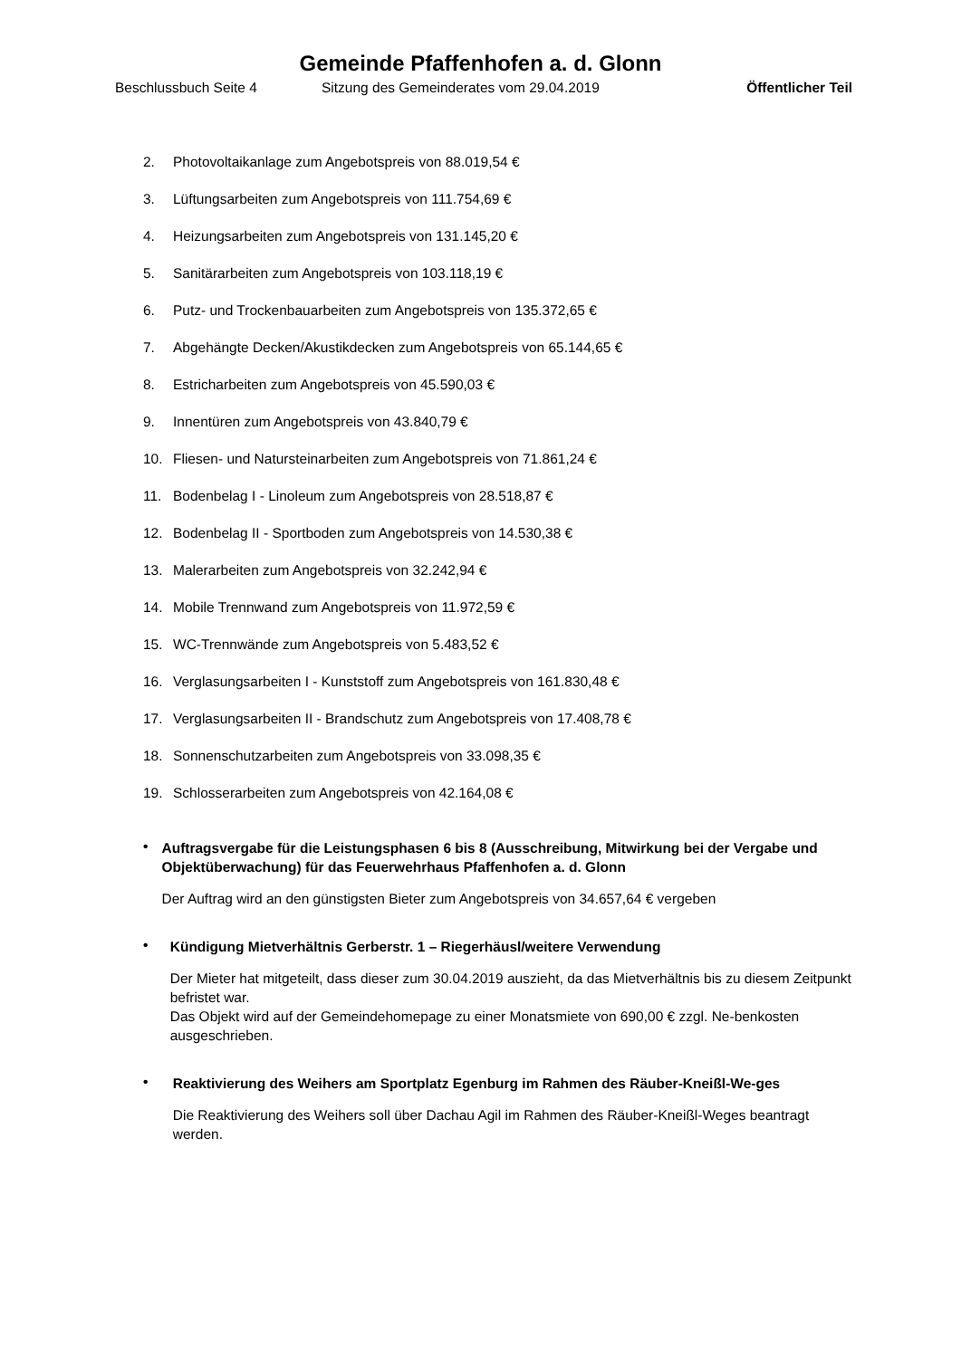Gemeinde Pfaffenhofen a. d. Glonn
Beschlussbuch Seite 4 Sitzung des Gemeinderates vom 29.04.2019 Öffentlicher Teil
2. Photovoltaikanlage zum Angebotspreis von 88.019,54 €
3. Lüftungsarbeiten zum Angebotspreis von 111.754,69 €
4. Heizungsarbeiten zum Angebotspreis von 131.145,20 €
5. Sanitärarbeiten zum Angebotspreis von 103.118,19 €
6. Putz- und Trockenbauarbeiten zum Angebotspreis von 135.372,65 €
7. Abgehängte Decken/Akustikdecken zum Angebotspreis von 65.144,65 €
8. Estricharbeiten zum Angebotspreis von 45.590,03 €
9. Innentüren zum Angebotspreis von 43.840,79 €
10. Fliesen- und Natursteinarbeiten zum Angebotspreis von 71.861,24 €
11. Bodenbelag I - Linoleum zum Angebotspreis von 28.518,87 €
12. Bodenbelag II - Sportboden zum Angebotspreis von 14.530,38 €
13. Malerarbeiten zum Angebotspreis von 32.242,94 €
14. Mobile Trennwand zum Angebotspreis von 11.972,59 €
15. WC-Trennwände zum Angebotspreis von 5.483,52 €
16. Verglasungsarbeiten I - Kunststoff zum Angebotspreis von 161.830,48 €
17. Verglasungsarbeiten II - Brandschutz zum Angebotspreis von 17.408,78 €
18. Sonnenschutzarbeiten zum Angebotspreis von 33.098,35 €
19. Schlosserarbeiten zum Angebotspreis von 42.164,08 €
•
Auftragsvergabe für die Leistungsphasen 6 bis 8 (Ausschreibung, Mitwirkung bei der Vergabe und Objektüberwachung) für das Feuerwehrhaus Pfaffenhofen a. d. Glonn
Der Auftrag wird an den günstigsten Bieter zum Angebotspreis von 34.657,64 € vergeben
•
Kündigung Mietverhältnis Gerberstr. 1 – Riegerhäusl/weitere Verwendung
Der Mieter hat mitgeteilt, dass dieser zum 30.04.2019 auszieht, da das Mietverhältnis bis zu diesem Zeitpunkt befristet war.
Das Objekt wird auf der Gemeindehomepage zu einer Monatsmiete von 690,00 € zzgl. Ne-benkosten ausgeschrieben.
•
Reaktivierung des Weihers am Sportplatz Egenburg im Rahmen des Räuber-Kneißl-We-ges
Die Reaktivierung des Weihers soll über Dachau Agil im Rahmen des Räuber-Kneißl-Weges beantragt werden.